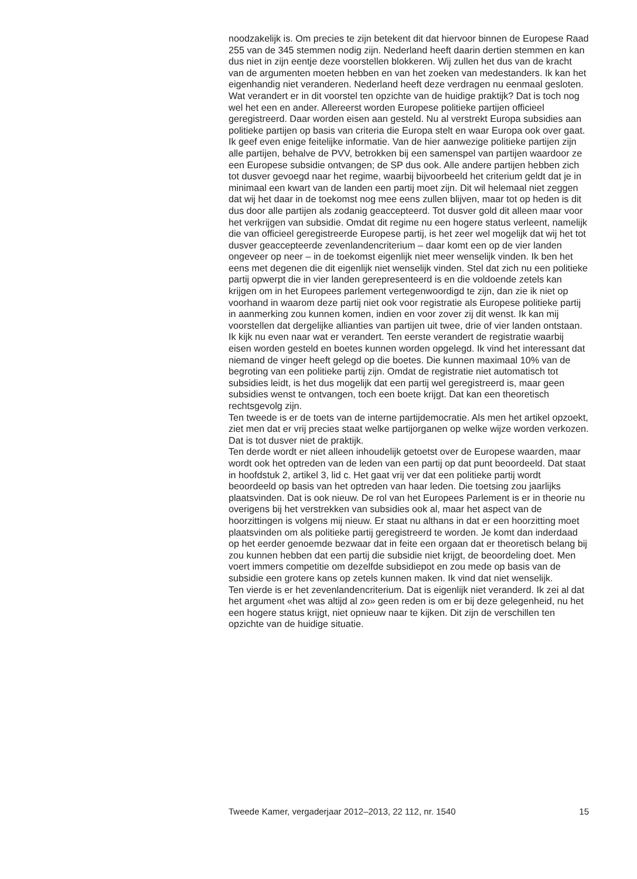noodzakelijk is. Om precies te zijn betekent dit dat hiervoor binnen de Europese Raad 255 van de 345 stemmen nodig zijn. Nederland heeft daarin dertien stemmen en kan dus niet in zijn eentje deze voorstellen blokkeren. Wij zullen het dus van de kracht van de argumenten moeten hebben en van het zoeken van medestanders. Ik kan het eigenhandig niet veranderen. Nederland heeft deze verdragen nu eenmaal gesloten.
Wat verandert er in dit voorstel ten opzichte van de huidige praktijk? Dat is toch nog wel het een en ander. Allereerst worden Europese politieke partijen officieel geregistreerd. Daar worden eisen aan gesteld. Nu al verstrekt Europa subsidies aan politieke partijen op basis van criteria die Europa stelt en waar Europa ook over gaat. Ik geef even enige feitelijke informatie. Van de hier aanwezige politieke partijen zijn alle partijen, behalve de PVV, betrokken bij een samenspel van partijen waardoor ze een Europese subsidie ontvangen; de SP dus ook. Alle andere partijen hebben zich tot dusver gevoegd naar het regime, waarbij bijvoorbeeld het criterium geldt dat je in minimaal een kwart van de landen een partij moet zijn. Dit wil helemaal niet zeggen dat wij het daar in de toekomst nog mee eens zullen blijven, maar tot op heden is dit dus door alle partijen als zodanig geaccepteerd. Tot dusver gold dit alleen maar voor het verkrijgen van subsidie. Omdat dit regime nu een hogere status verleent, namelijk die van officieel geregistreerde Europese partij, is het zeer wel mogelijk dat wij het tot dusver geaccepteerde zevenlandencriterium – daar komt een op de vier landen ongeveer op neer – in de toekomst eigenlijk niet meer wenselijk vinden. Ik ben het eens met degenen die dit eigenlijk niet wenselijk vinden. Stel dat zich nu een politieke partij opwerpt die in vier landen gerepresenteerd is en die voldoende zetels kan krijgen om in het Europees parlement vertegenwoordigd te zijn, dan zie ik niet op voorhand in waarom deze partij niet ook voor registratie als Europese politieke partij in aanmerking zou kunnen komen, indien en voor zover zij dit wenst. Ik kan mij voorstellen dat dergelijke allianties van partijen uit twee, drie of vier landen ontstaan.
Ik kijk nu even naar wat er verandert. Ten eerste verandert de registratie waarbij eisen worden gesteld en boetes kunnen worden opgelegd. Ik vind het interessant dat niemand de vinger heeft gelegd op die boetes. Die kunnen maximaal 10% van de begroting van een politieke partij zijn. Omdat de registratie niet automatisch tot subsidies leidt, is het dus mogelijk dat een partij wel geregistreerd is, maar geen subsidies wenst te ontvangen, toch een boete krijgt. Dat kan een theoretisch rechtsgevolg zijn.
Ten tweede is er de toets van de interne partijdemocratie. Als men het artikel opzoekt, ziet men dat er vrij precies staat welke partijorganen op welke wijze worden verkozen. Dat is tot dusver niet de praktijk.
Ten derde wordt er niet alleen inhoudelijk getoetst over de Europese waarden, maar wordt ook het optreden van de leden van een partij op dat punt beoordeeld. Dat staat in hoofdstuk 2, artikel 3, lid c. Het gaat vrij ver dat een politieke partij wordt beoordeeld op basis van het optreden van haar leden. Die toetsing zou jaarlijks plaatsvinden. Dat is ook nieuw. De rol van het Europees Parlement is er in theorie nu overigens bij het verstrekken van subsidies ook al, maar het aspect van de hoorzittingen is volgens mij nieuw. Er staat nu althans in dat er een hoorzitting moet plaatsvinden om als politieke partij geregistreerd te worden. Je komt dan inderdaad op het eerder genoemde bezwaar dat in feite een orgaan dat er theoretisch belang bij zou kunnen hebben dat een partij die subsidie niet krijgt, de beoordeling doet. Men voert immers competitie om dezelfde subsidiepot en zou mede op basis van de subsidie een grotere kans op zetels kunnen maken. Ik vind dat niet wenselijk.
Ten vierde is er het zevenlandencriterium. Dat is eigenlijk niet veranderd. Ik zei al dat het argument «het was altijd al zo» geen reden is om er bij deze gelegenheid, nu het een hogere status krijgt, niet opnieuw naar te kijken. Dit zijn de verschillen ten opzichte van de huidige situatie.
Tweede Kamer, vergaderjaar 2012–2013, 22 112, nr. 1540 15